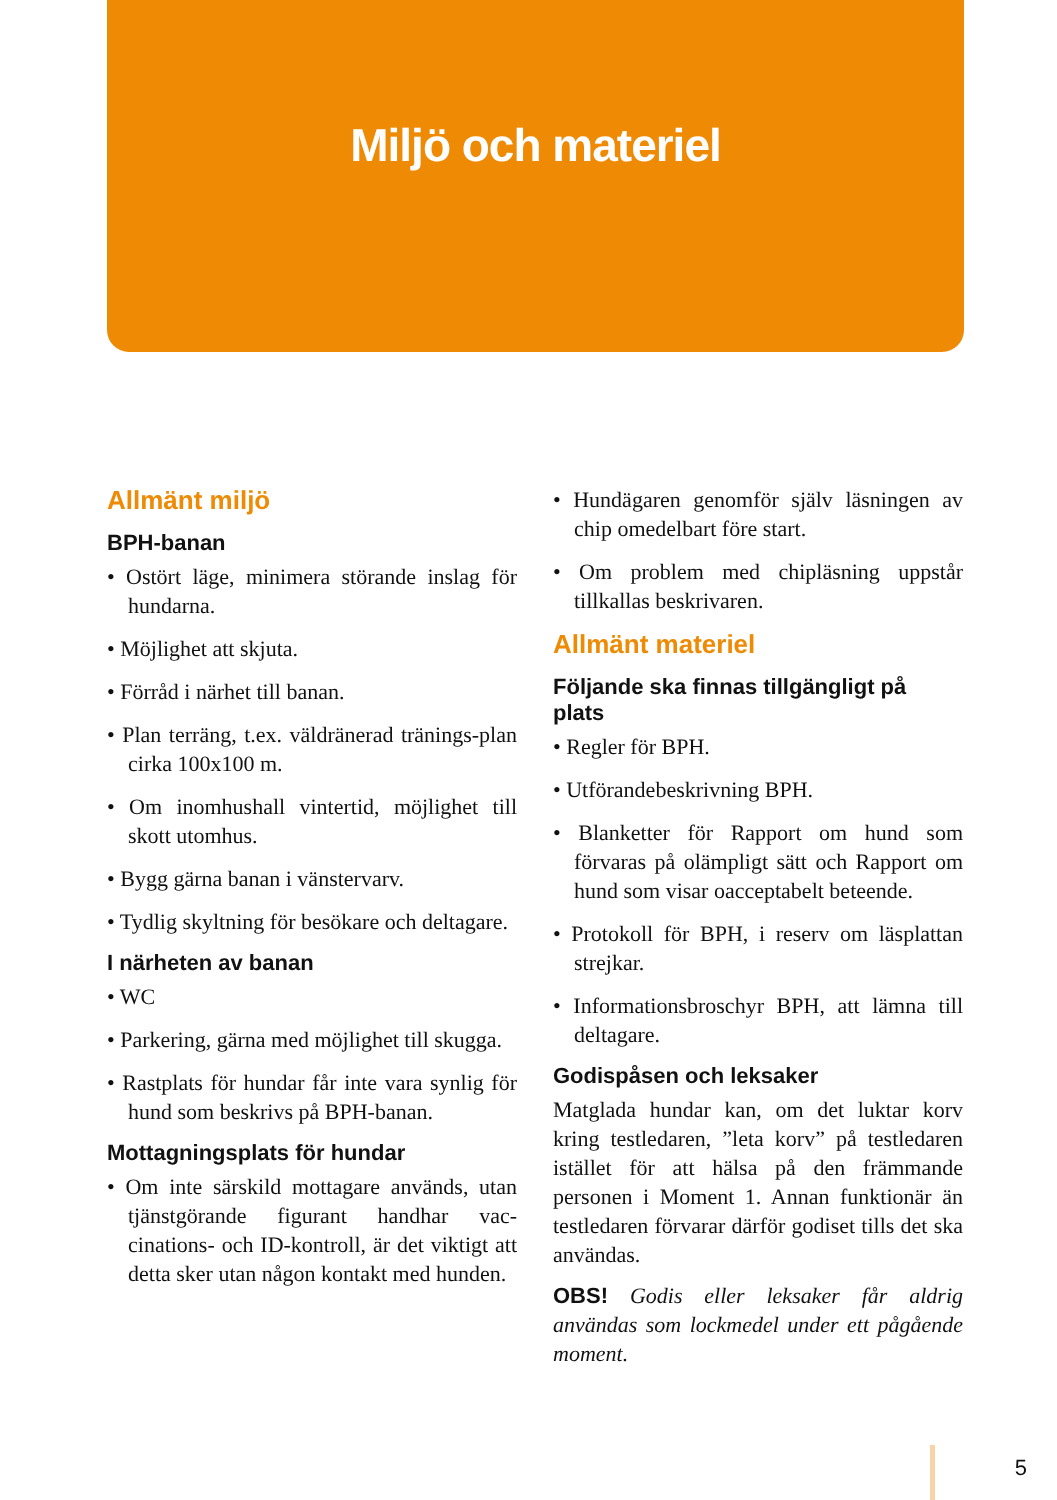Miljö och materiel
Allmänt miljö
BPH-banan
• Ostört läge, minimera störande inslag för hundarna.
• Möjlighet att skjuta.
• Förråd i närhet till banan.
• Plan terräng, t.ex. väldränerad tränings-plan cirka 100x100 m.
• Om inomhushall vintertid, möjlighet till skott utomhus.
• Bygg gärna banan i vänstervarv.
• Tydlig skyltning för besökare och deltagare.
I närheten av banan
• WC
• Parkering, gärna med möjlighet till skugga.
• Rastplats för hundar får inte vara synlig för hund som beskrivs på BPH-banan.
Mottagningsplats för hundar
• Om inte särskild mottagare används, utan tjänstgörande figurant handhar vac-cinations- och ID-kontroll, är det viktigt att detta sker utan någon kontakt med hunden.
• Hundägaren genomför själv läsningen av chip omedelbart före start.
• Om problem med chipläsning uppstår tillkallas beskrivaren.
Allmänt materiel
Följande ska finnas tillgängligt på plats
• Regler för BPH.
• Utförandebeskrivning BPH.
• Blanketter för Rapport om hund som förvaras på olämpligt sätt och Rapport om hund som visar oacceptabelt beteende.
• Protokoll för BPH, i reserv om läsplattan strejkar.
• Informationsbroschyr BPH, att lämna till deltagare.
Godispåsen och leksaker
Matglada hundar kan, om det luktar korv kring testledaren, ”leta korv” på testledaren istället för att hälsa på den främmande personen i Moment 1. Annan funktionär än testledaren förvarar därför godiset tills det ska användas.
OBS! Godis eller leksaker får aldrig användas som lockmedel under ett pågående moment.
5